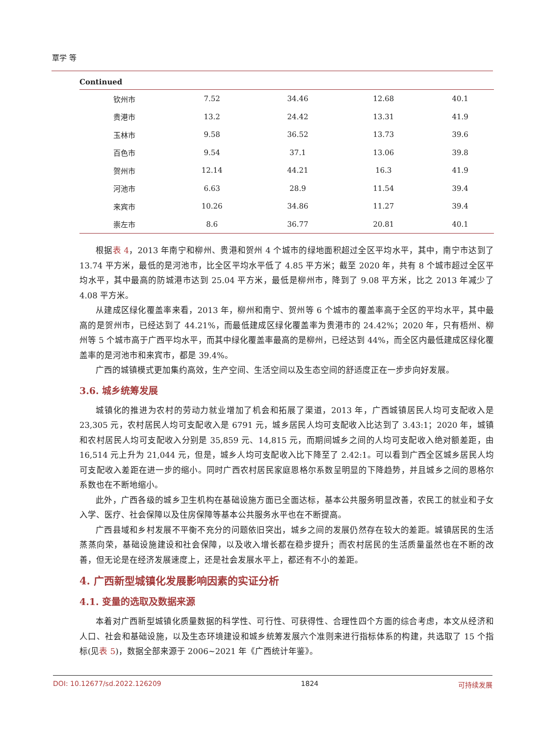覃学 等
Continued
| 钦州市 | 7.52 | 34.46 | 12.68 | 40.1 |
| 贵港市 | 13.2 | 24.42 | 13.31 | 41.9 |
| 玉林市 | 9.58 | 36.52 | 13.73 | 39.6 |
| 百色市 | 9.54 | 37.1 | 13.06 | 39.8 |
| 贺州市 | 12.14 | 44.21 | 16.3 | 41.9 |
| 河池市 | 6.63 | 28.9 | 11.54 | 39.4 |
| 来宾市 | 10.26 | 34.86 | 11.27 | 39.4 |
| 崇左市 | 8.6 | 36.77 | 20.81 | 40.1 |
根据表 4，2013 年南宁和柳州、贵港和贺州 4 个城市的绿地面积超过全区平均水平，其中，南宁市达到了 13.74 平方米，最低的是河池市，比全区平均水平低了 4.85 平方米；截至 2020 年，共有 8 个城市超过全区平均水平，其中最高的防城港市达到 25.04 平方米，最低是柳州市，降到了 9.08 平方米，比之 2013 年减少了 4.08 平方米。
从建成区绿化覆盖率来看，2013 年，柳州和南宁、贺州等 6 个城市的覆盖率高于全区的平均水平，其中最高的是贺州市，已经达到了 44.21%，而最低建成区绿化覆盖率为贵港市的 24.42%；2020 年，只有梧州、柳州等 5 个城市高于广西平均水平，而其中绿化覆盖率最高的是柳州，已经达到 44%，而全区内最低建成区绿化覆盖率的是河池市和来宾市，都是 39.4%。
广西的城镇模式更加集约高效，生产空间、生活空间以及生态空间的舒适度正在一步步向好发展。
3.6. 城乡统筹发展
城镇化的推进为农村的劳动力就业增加了机会和拓展了渠道，2013 年，广西城镇居民人均可支配收入是 23,305 元，农村居民人均可支配收入是 6791 元，城乡居民人均可支配收入比达到了 3.43:1；2020 年，城镇和农村居民人均可支配收入分别是 35,859 元、14,815 元，而期间城乡之间的人均可支配收入绝对额差距，由 16,514 元上升为 21,044 元，但是，城乡人均可支配收入比下降至了 2.42:1。可以看到广西全区城乡居民人均可支配收入差距在进一步的缩小。同时广西农村居民家庭恩格尔系数呈明显的下降趋势，并且城乡之间的恩格尔系数也在不断地缩小。
此外，广西各级的城乡卫生机构在基础设施方面已全面达标，基本公共服务明显改善，农民工的就业和子女入学、医疗、社会保障以及住房保障等基本公共服务水平也在不断提高。
广西县域和乡村发展不平衡不充分的问题依旧突出，城乡之间的发展仍然存在较大的差距。城镇居民的生活蒸蒸向荣，基础设施建设和社会保障，以及收入增长都在稳步提升；而农村居民的生活质量虽然也在不断的改善，但无论是在经济发展速度上，还是社会发展水平上，都还有不小的差距。
4. 广西新型城镇化发展影响因素的实证分析
4.1. 变量的选取及数据来源
本着对广西新型城镇化质量数据的科学性、可行性、可获得性、合理性四个方面的综合考虑，本文从经济和人口、社会和基础设施，以及生态环境建设和城乡统筹发展六个准则来进行指标体系的构建，共选取了 15 个指标(见表 5)，数据全部来源于 2006~2021 年《广西统计年鉴》。
DOI: 10.12677/sd.2022.126209 1824 可持续发展